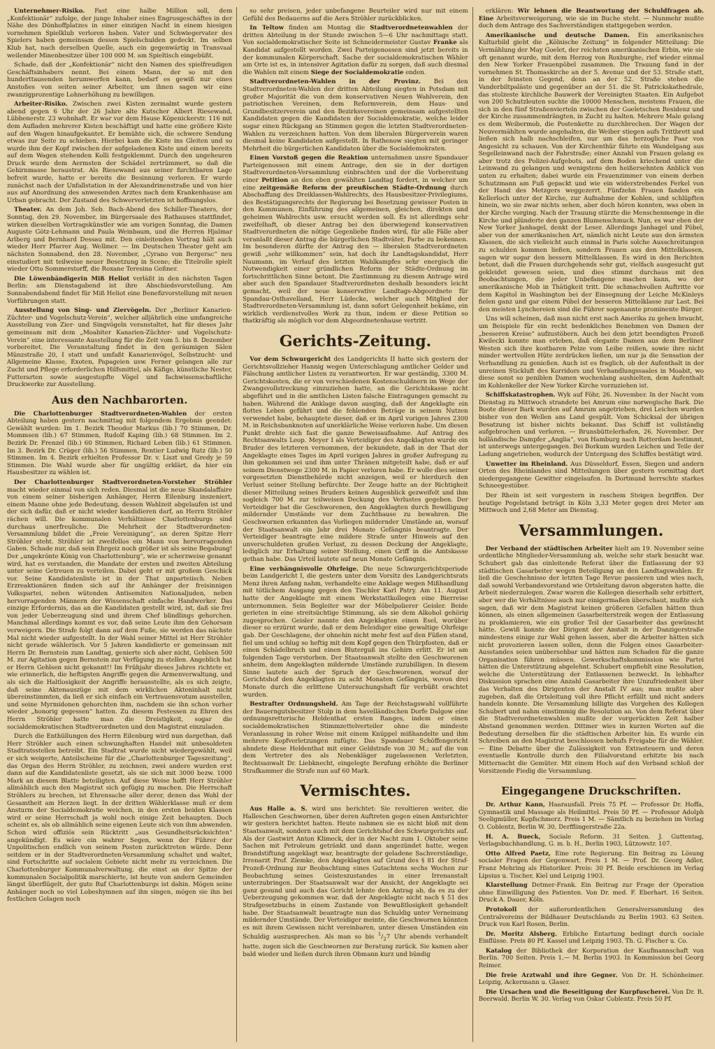Unternehmer-Risiko. Fast eine halbe Million soll, dem „Konfektionär“ zufolge, der junge Inhaber eines Engrosgeschäftes in der Nähe des Dönhoffplatzes in einer einzigen Nacht in einem hiesigen vornehmen Spielklub verloren haben. Vater und Schwiegervater des Spielers haben gemeinsam dessen Spielschulden gedeckt. Im selben Klub hat, nach derselben Quelle, auch ein gegenwärtig in Transvaal weilender Minenbesitzer über 100 000 M. am Spieltisch eingebüßt.
Schade, daß der „Konfektionär“ nicht den Namen des spielfreudigen Geschäftsinhabers nennt. Bei einem Mann, der so mit den hunderttausenden herumwerfen kann, bedarf es gewiß nur eines Anstoßes von seiten seiner Arbeiter, um ihnen sagen wir eine zwanzigprozentige Lohnerhöhung zu bewilligen.
Arbeiter-Risiko. Zwischen zwei Kisten zermalmt wurde gestern abend gegen 6 Uhr der 26 Jahre alte Kutscher Albert Riesewand, Lübbenerstr. 23 wohnhaft. Er war vor dem Hause Köpenickerstr. 116 mit dem Aufladen mehrerer Kisten beschäftigt und hatte eine größere Kiste auf den Wagen hinaufgekantet. Er bemühte sich, die schwere Sendung etwas zur Seite zu schieben. Hierbei kam die Kiste ins Gleiten und so wurde ihm der Kopf zwischen der aufgeladenen Kiste und einem bereits auf dem Wagen stehenden Kolli festgeklemmt. Durch den ungeheuren Druck wurde dem Aermsten der Schädel zertrümmert, so daß die Gehirnmasse heraustrat. Als Riesewand aus seiner furchtbaren Lage befreit wurde, hatte er bereits die Besinnung verloren. Er wurde zunächst nach der Unfallstation in der Alexandrinenstraße und von hier aus auf Anordnung des anwesenden Arztes nach dem Krankenhause am Urban gebracht. Der Zustand des Schwerverletzten ist hoffnungslos.
Theater. An dem Joh. Seb. Bach-Abend des Schiller-Theaters, der Sonntag, den 29. November, im Bürgersaale des Rathauses stattfindet, wirken dieselben Vortragskünstler wie am vorigen Sonntag, die Damen Auguste Götz-Lehmann und Paula Weinbaum, und die Herren Hjalmar Arlberg und Bernhard Dessau mit. Den einleitenden Vortrag hält auch wieder Herr Pfarrer Aug. Wellmer. — Im Deutschen Theater geht am nächsten Sonnabend, den 28. November, „Cyrano von Bergerac“ neu einstudiert mit teilweise neuer Besetzung in Scene; die Titelrolle spielt wieder Otto Sommerstorff, die Roxane Teresina Geßner.
Die Löwenbändigerin Miß Heliot verläßt in den nächsten Tagen Berlin: am Dienstagabend ist ihre Abschiedsvorstellung. Am Sonnabendabend findet für Miß Heliot eine Benefizvorstellung mit neuen Vorführungen statt.
Ausstellung von Sing- und Ziervögeln. Der „Berliner Kanarien-Züchter- und Vogelschutz-Verein“, welcher alljährlich eine umfangreiche Ausstellung von Zier- und Singvögeln veranstaltet, hat für dieses Jahr gemeinsam mit dem „Moabiter Kanarien-Züchter- und Vogelschutz-Verein“ eine interessante Ausstellung für die Zeit vom 5. bis 8. Dezember vorbereitet. Die Veranstaltung findet in den geräumigen Sälen Münzstraße 20, I statt und umfaßt Kanarienvögel, Selbstzucht- und Allgemeine Klasse, Exoten, Papageien usw. Ferner gelangen alle zur Zucht und Pflege erforderlichen Hilfsmittel, als Käfige, künstliche Nester, Futterarten sowie ausgestopfte Vögel und fachwissenschaftliche Druckwerke zur Ausstellung.
Aus den Nachbarorten.
Die Charlottenburger Stadtverordneten-Wahlen der ersten Abteilung haben gestern nachmittag mit folgendem Ergebnis geendet: Gewählt wurden: Im 1. Bezirk Theodor Markus (lib.) 70 Stimmen, Dr. Mommsen (lib.) 67 Stimmen, Rudolf Kaping (lib.) 68 Stimmen. Im 2. Bezirk Dr. Frenzel (lib.) 60 Stimmen, Richard Leben (lib.) 61 Stimmen. Im 3. Bezirk Dr. Crüger (lib.) 56 Stimmen, Rentier Ludwig Rutz (lib.) 50 Stimmen. Im 4. Bezirk erhielten Professor Dr. v. Liszt und Gredy je 59 Stimmen. Die Wahl wurde aber für ungültig erklärt, da hier ein Hausbesitzer zu wählen ist.
Der Charlottenburger Stadtverordneten-Vorsteher Ströhler macht wieder einmal von sich reden. Diesmal ist die neue Skandalaffaire von einem seiner bisherigen Anhänger, Herrn Eilenburg inszeniert, einem Manne ohne jede Bedeutung, dessen Wahlzeit abgelaufen ist und der sich dafür, daß er nicht wieder kandidieren darf, an Herrn Ströhler rächen will. Die kommunalen Verhältnisse Charlottenburgs sind durchaus unerfreuliche. Die Mehrheit der Stadtverordneten-Versammlung bildet die „Freie Vereinigung“, an deren Spitze Herr Ströhler steht. Ströhler ist zweifellos ein Mann von hervorragenden Gaben. Schade nur, daß sein Ehrgeiz noch größer ist als seine Begabung! Der „ungekrönte König von Charlottenburg“, wie er scherzweise genannt wird, hat es verstanden, die Mandate der ersten und zweiten Abteilung unter seine Getreuen zu verteilen. Dabei geht er mit großem Geschick vor. Seine Kandidatenliste ist in der That unparteiisch. Neben Erzreaktionären finden sich auf ihr Anhänger der freisinnigen Volkspartei, neben wütenden Antisemiten Nationaljuden, neben hervorragenden Männern der Wissenschaft einfache Handwerker. Das einzige Erfordernis, das an die Kandidaten gestellt wird, ist, daß sie frei von jeder Ueberzeugung sind und ihrem Chef blindlings gehorchen. Manchmal allerdings kommt es vor, daß seine Leute ihm den Gehorsam verweigern. Die Strafe folgt dann auf dem Fuße, sie werden das nächste Mal nicht wieder aufgestellt. In der Wahl seiner Mittel ist Herr Ströhler nicht gerade wählerisch. Vor 5 Jahren kandidierte er gemeinsam mit Herrn Dr. Bernstein zum Landtag, genierte sich aber nicht, Gehlsen 500 M. zur Agitation gegen Bernstein zur Verfügung zu stellen. Angeblich hat er Herrn Gehlsen nicht gekannt!! Im Frühjahr dieses Jahres richtete er, wie erinnerlich, die heftigsten Angriffe gegen die Armenverwaltung, und als sich die Haltlosigkeit der Angriffe herausstellte, als es sich zeigte, daß seine Aktenauszüge mit dem wirklichen Akteninhalt nicht übereinstimmten, da ließ er sich einfach ein Vertrauensvotum ausstellen, und seine Myrmidonen gehorchten ihm, nachdem sie ihn schon vorher wieder „honorig gegessen“ hatten. Zu diesem Festessen zu Ehren des Herrn Ströhler hatte man die Dreistigkeit, sogar die socialdemokratischen Stadtverordneten und den Magistrat einzuladen.
Durch die Enthüllungen des Herrn Eilenburg wird nun dargethan, daß Herr Ströhler auch einen schwunghaften Handel mit unbesoldeten Stadtratsstellen betreibt. Ein Stadtrat wurde nicht wiedergewählt, weil er sich weigerte, Anteilscheine für die „Charlottenburger Tageszeitung“, das Organ des Herrn Ströhler, zu zeichnen, zwei andere wurden erst dann auf die Kandidatenliste gesetzt, als sie sich mit 3000 bezw. 1000 Mark an diesem Blatte beteiligten. Auf diese Weise hofft Herr Ströhler allmählich auch den Magistrat sich gefügig zu machen. Die Herrschaft Ströhlers zu brechen, ist Ehrensache aller derer, denen das Wohl der Gesamtheit am Herzen liegt. In der dritten Wählerklasse muß er dem Ansturm der Socialdemokratie weichen, in den ersten beiden Klassen wird er seine Herrschaft ja wohl noch einige Zeit behaupten. Doch scheint es, als ob allmählich seine eigenen Leute sich von ihm abwenden. Schon wird offiziös sein Rücktritt „aus Gesundheitsrücksichten“ angekündigt. Es wäre ein wahrer Segen, wenn der Führer der Unpolitischen endlich von seinem Posten zurücktreten würde. Denn seitdem er in der Stadtverordneten-Versammlung schaltet und waltet, sind Fortschritte auf socialem Gebiete nicht mehr zu verzeichnen. Die Charlottenburger Kommunalverwaltung, die einst an der Spitze der kommunalen Socialpolitik marschierte, ist heute von andern Gemeinden längst überflügelt, der gute Ruf Charlottenburgs ist dahin. Mögen seine Anhänger noch so viel Lobeshymnen auf ihn singen, mögen sie ihn bei festlichen Gelagen noch
so sehr preisen, jeder unbefangene Beurteiler wird nur mit einem Gefühl des Bedauerns auf die Aera Ströhler zurückblicken.
In Teltow finden am Montag die Stadtverordnetenwahlen der dritten Abteilung in der Stunde zwischen 5—6 Uhr nachmittags statt. Von socialdemokratischer Seite ist Schneidermeister Gustav Franke als Kandidat aufgestellt worden. Zwei Parteigenossen sind jetzt bereits in der kommunalen Körperschaft. Sache der socialdemokratischen Wähler am Orte ist es, in intensiver Agitation dafür zu sorgen, daß auch diesmal die Wahlen mit einem Siege der Socialdemokratie enden.
Stadtverordneten-Wahlen in der Provinz. Bei den Stadtverordneten-Wahlen der dritten Abteilung siegten in Potsdam mit großer Majorität die von dem konservativen Neuen Wahlverein, den patriotischen Vereinen, dem Reformverein, dem Haus- und Grundbesitzerverein und den Bezirksvereinen gemeinsam aufgestellten Kandidaten gegen die Kandidaten der Socialdemokratie, welche leider sogar einen Rückgang an Stimmen gegen die letzten Stadtverordneten-Wahlen zu verzeichnen hatten. Von dem liberalen Bürgerverein waren diesmal keine Kandidaten aufgestellt. In Rathenow siegten mit geringer Mehrheit die bürgerlichen Kandidaten über die Socialdemokraten.
Einen Vorstoß gegen die Reaktion unternahmen unsre Spandauer Parteigenossen mit einem Antrage, den sie in der dortigen Stadtverordneten-Versammlung einbrachten und der die Vorbereitung einer Petition an den eben gewählten Landtag fordert, in welcher um eine zeitgemäße Reform der preußischen Städte-Ordnung durch Abschaffung des Dreiklassen-Wahlrechts, des Hausbesitzer-Privilegiums, des Bestätigungsrechts der Regierung bei Besetzung gewisser Posten in den Kommunen, Einführung des allgemeinen, gleichen, direkten und geheimen Wahlrechts usw. ersucht werden soll. Es ist allerdings sehr zweifelhaft, ob dieser Antrag bei den überwiegend konservativen Stadtverordneten die nötige Gegenliebe finden wird, für alle Fälle aber veranlaßt dieser Antrag die bürgerlichen Stadtväter, Farbe zu bekennen. Im besonderen dürfte der Antrag den — liberalen Stadtverordneten gewiß „sehr willkommen“ sein, hat doch ihr Landtagskandidat, Herr Naumann, im Verlauf des letzten Wahlkampfes sehr energisch die Notwendigkeit einer gründlichen Reform der Städte-Ordnung im fortschrittlichen Sinne betont. Die Zustimmung zu diesem Antrage wird aber auch den Spandauer Stadtverordneten deshalb besonders leicht gemacht, weil der neue konservative Landtags-Abgeordnete für Spandau-Osthavelland, Herr Lüdecke, welcher auch Mitglied der Stadtverordneten-Versammlung ist, dann sofort Gelegenheit bekäme, ein wirklich verdienstvolles Werk zu thun, indem er diese Petition so thatkräftig als möglich vor dem Abgeordnetenhause vertritt.
Gerichts-Zeitung.
Vor dem Schwurgericht des Landgerichts II hatte sich gestern der Gerichtsvollzieher Hannig wegen Unterschlagung amtlicher Gelder und Fälschung amtlicher Listen zu verantworten. Er war geständig, 3300 M. Gerichtskosten, die er von verschiedenen Kostenschuldnern im Wege der Zwangsvollstreckung einzuziehen hatte, an die Gerichtskasse nicht abgeführt und in die amtlichen Listen falsche Eintragungen gemacht zu haben. Während die Anklage davon ausging, daß der Angeklagte ein flottes Leben geführt und die fehlenden Beträge in seinem Nutzen verwendet habe, behauptete dieser, daß er im April vorigen Jahres 2300 M. in Reichsbanknoten auf unerklärliche Weise verloren habe. Um diesen Punkt drehte sich fast die ganze Beweisaufnahme. Auf Antrag des Rechtsanwalts Leop. Meyer I als Verteidiger des Angeklagten wurde ein Bruder des letzteren vernommen, der bekundete, daß in der That der Angeklagte eines Tages im April vorigen Jahres in großer Aufregung zu ihm gekommen sei und ihm unter Thränen mitgeteilt habe, daß er auf seinem Dienstwege 2300 M. in Papier verloren habe. Er wolle dies seiner vorgesetzten Dienstbehörde nicht anzeigen, weil er hierdurch den Verlust seiner Stellung befürchte. Der Zeuge hatte an der Richtigkeit dieser Mitteilung seines Bruders keinen Augenblick gezweifelt und ihm sogleich 700 M. zur teilweisen Deckung des Verlustes gegeben. Der Verteidiger bat die Geschworenen, den Angeklagten durch Bewilligung mildernder Umstände vor dem Zuchthause zu bewahren. Die Geschwornen erkannten das Vorliegen mildernder Umstände an, worauf der Staatsanwalt ein Jahr drei Monate Gefängnis beantragte. Der Verteidiger beantragte eine mildere Strafe unter Hinweis auf den unverschuldeten großen Verlust, zu dessen Deckung der Angeklagte, lediglich zur Erhaltung seiner Stellung, einen Griff in die Amtskasse gethan habe. Das Urteil lautete auf neun Monate Gefängnis.
Eine verhängnisvolle Ohrfeige. Die neue Schwurgerichtsperiode beim Landgericht I, die gestern unter dem Vorsitz des Landgerichtsrats Menz ihren Anfang nahm, verhandelte eine Anklage wegen Mißhandlung mit tötlichem Ausgang gegen den Tischler Karl Patry. Am 11. August hatte der Angeklagte mit einem Werkstattkollegen eine Bierreise unternommen. Sein Begleiter war der Möbelpolierer Geisler. Beide gerieten in eine streitsüchtige Stimmung, als sie dem Alkohol gehörig zugesprochen. Geisler nannte den Angeklagten einen Esel, worüber dieser so erzürnt wurde, daß er dem Beleidiger eine gewaltige Ohrfeige gab. Der Geschlagene, der ohnehin nicht mehr fest auf den Füßen stand, fiel um und schlug so heftig mit dem Kopf gegen den Thürpfosten, daß er einen Schädelbruch und einen Bluterguß ins Gehirn erlitt. Er ist am folgenden Tage verstorben. Der Staatsanwalt stellte den Geschworenen anheim, dem Angeklagten mildernde Umstände zuzubilligen. In diesem Sinne lautete auch der Spruch der Geschworenen, worauf der Gerichtshof den Angeklagten zu acht Monaten Gefängnis, wovon drei Monate durch die erlittene Untersuchungshaft für verbüßt erachtet wurden.
Bestrafter Ordnungsheld. Am Tage der Reichstagswahl vollführte der Bauerngutsbesitzer Stolp in dem havelländischen Dorfe Dalgow eine ordnungsretterische Heldenthat ersten Ranges, indem er einen socialdemokratischen Stimmzettelverteiler ohne die mindeste Veranlassung in roher Weise mit einem Knüppel mißhandelte und ihm mehrere Kopfverletzungen zufügte. Das Spandauer Schöffengericht ahndete diese Heldenthat mit einer Geldstrafe von 30 M.; auf die von dem Vertreter des als Nebenkläger zugelassenen Verletzten, Rechtsanwalt Dr. Liebknecht, eingelegte Berufung erhöhte die Berliner Strafkammer die Strafe nun auf 60 Mark.
Vermischtes.
Aus Halle a. S. wird uns berichtet: Sie revoltieren weiter, die Halleschen Geschwornen, über deren Auftreten gegen einen Amtsrichter wir gestern berichtet hatten. Heute nahmen sie es nicht bloß mit dem Staatsanwalt, sondern auch mit dem Gerichtshof des Schwurgerichts auf. Als der Gastwirt Anton Klimeck, der in der Nacht zum 1. Oktober seine Sachen mit Petroleum getränkt und dann angezündet hatte, wegen Brandstiftung angeklagt war, beantragte der geladene Sachverständige, Irrenarzt Prof. Ziemke, den Angeklagten auf Grund des § 81 der Straf-Prozeß-Ordnung zur Beobachtung eines Gutachtens sechs Wochen zur Beobachtung seines Geisteszustandes in einer Irrenanstalt unterzubringen. Der Staatsanwalt war der Ansicht, der Angeklagte sei ganz gesund und auch das Gericht lehnte den Antrag ab, da es zu der Ueberzeugung gekommen war, daß der Angeklagte nicht nach § 51 des Strafgesetzbuchs in einem Zustande von Bewußtlosigkeit gehandelt habe. Der Staatsanwalt beantragte nun das Schuldig unter Verneinung mildernder Umstände. Der Verteidiger meinte, die Geschwornen könnten es mit ihrem Gewissen nicht vereinbaren, unter diesen Umständen ein Schuldig auszusprechen. Als man so bis 1/27 Uhr abends verhandelt hatte, zogen sich die Geschwornen zur Beratung zurück. Sie kamen aber bald wieder und ließen durch ihren Obmann kurz und bündig
erklären: Wir lehnen die Beantwortung der Schuldfragen ab. Eine Arbeitsverweigerung, wie sie im Buche steht. — Nunmehr mußte doch dem Antrage des Sachverständigen stattgegeben werden.
Amerikanische und deutsche Damen. Ein amerikanisches Kulturbild giebt die „Kölnische Zeitung“ in folgender Mitteilung: Die Vermählung der May Goelet, der reichsten amerikanischen Erbin, wie sie oft genannt wurde, mit dem Herzog von Roxburghe, rief wieder einmal den New Yorker Frauenpöbel zusammen. Die Trauung fand in der vornehmen St. Thomaskirche an der 5. Avenue und der 53. Straße statt, in der feinsten Gegend, denn an der 52. Straße stehen die Vanderbiltpaläste und gegenüber an der 51. die St. Patrickskathedrale, das stolzeste kirchliche Bauwerk der Vereinigten Staaten. Ein Aufgebot von 200 Schutzleuten suchte die 10000 Menschen, meistens Frauen, die sich in den fünf Straßenvierteln zwischen der Goeletschen Residenz und der Kirche zusammendrängten, in Zucht zu halten. Mehrere Male gelang es dem Weibermob, die Postenkette zu durchbrechen. Der Wagen der Neuvermählten wurde angehalten, die Weiber stiegen aufs Trittbrett und ließen sich halb nachschleifen, nur um das herzogliche Paar von Angesicht zu schauen. Von der Kirchenthür führte ein Wandelgang aus Segelleinwand nach der Fahrstraße; einer Anzahl von Frauen gelang es aber trotz des Polizei-Aufgebots, auf dem Boden kriechend unter die Leinwand zu gelangen und wenigstens den heißersehnten Anblick von unten zu erhalten; dabei wurde ein Frauenzimmer von einem derben Schutzmann am Fuß gepackt und wie ein widerstrebendes Ferkel von der Hand des Metzgers weggezerrt. Fünfzehn Frauen fanden ein Kellerloch unter der Kirche, zur Aufnahme der Kohlen, und schlüpften hinein, wo sie zwar nichts sehen, aber doch hören konnten, was oben in der Kirche vorging. Nach der Trauung stürzte die Menschenmenge in die Kirche und plünderte den ganzen Blumenschmuck. Nun, es war eben der New Yorker Janhagel, denkt der Leser. Allerdings Janhagel und Pöbel, aber von der amerikanischen Art, nämlich nicht Leute aus den ärmsten Klassen, die sich vielleicht auch einmal in Paris solche Ausschreitungen zu schulden kommen ließen, sondern Frauen aus den Mittelklassen, sagen wir sogar den bessern Mittelklassen. Es wird in den Berichten betont, daß die Frauen durchgehends sehr gut, vielfach ausgesucht gut gekleidet gewesen seien, und dies stimmt durchaus mit den Beobachtungen, die jeder Unbefangene machen kann, wo der amerikanische Mob in Thätigkeit tritt. Die schmachvollen Auftritte vor dem Kapitol in Washington bei der Einsegnung der Leiche McKinleys fielen ganz und gar einem Pöbel der besseren Mittelklasse zur Last. Bei den meisten Lynchereien sind die Führer sogenannte prominente Bürger.
Uns will scheinen, daß man nicht erst nach Amerika zu gehen braucht, um Beispiele für ein recht bedenkliches Benehmen von Damen der „besseren Kreise“ aufzustöbern. Auch bei dem jetzt beendigten Prozeß Kwilecki konnte man erleben, daß elegante Damen aus dem Berliner Westen sich ihre kostbaren Pelze vom Leibe reißen, sowie ihre nicht minder wertvollen Hüte zerdrücken ließen, um nur ja die Sensation der Verhandlung zu genießen. Auch ist es fraglich, ob der Aufenthalt in der unreinen Stickluft des Korridors und Verhandlungssaales in Moabit, wo diese sonst so peniblen Damen wochenlang aushielten, dem Aufenthalt im Kohlenkeller der New Yorker Kirche vorzuziehen ist.
Schiffskatastrophen. Wyk auf Föhr, 26. November. In der Nacht vom Dienstag zu Mittwoch strandete bei Amrum eine norwegische Bark. Die Boote dieser Bark wurden auf Amrum angetrieben, drei Leichen wurden bisher von den Wellen ans Land gespült. Vom Schicksal der übrigen Besatzung ist bisher nichts bekannt. Das Schiff ist vollständig aufgebrochen und verloren. — Brunsbüttelerhafen, 26. November. Der holländische Dampfer „Anglia“, von Hamburg nach Rotterdam bestimmt, ist unterwegs untergegangen. Bei Borkum wurden Leichen und Teile der Ladung angetrieben, wodurch der Untergang des Schiffes bestätigt wird.
Unwetter im Rheinland. Aus Düsseldorf, Essen, Siegen und andern Orten des Rheinlandes sind Mitteilungen über gestern vormittag dort niedergegangene Gewitter eingelaufen. In Dortmund herrschte starkes Schneegestöber.
Der Rhein ist seit vorgestern in raschem Steigen begriffen. Der heutige Pegelstand beträgt in Köln 3,33 Meter gegen drei Meter am Mittwoch und 2,68 Meter am Dienstag.
Versammlungen.
Der Verband der städtischen Arbeiter hielt am 19. November seine ordentliche Mitglieder-Versammlung ab, welche sehr stark besucht war. Schubert gab das einleitende Referat über die Entlassung der 93 städtischen Gasarbeiter wegen Beteiligung an den Landtagswahlen. Er ließ die Geschehnisse der letzten Tage Revue passieren und wies nach, daß sowohl Verbandsvorstand wie Ortsleitung davon abgeraten hatte, die Arbeit niederzulegen. Zwar waren die Kollegen dieserhalb sehr erbittert, aber wer die Verhältnisse auch nur einigermaßen überschaut, mußte sich sagen, daß wir dem Magistrat keinen größeren Gefallen hätten thun können, als einen allgemeinen Gasarbeiterstreik wegen der Entlassung zu proklamieren, wie ein großer Teil der Gasarbeiter das gewünscht hätte. Gewiß konnte der Dirigent der Anstalt in der Danzigerstraße mindestens einige zur Wahl gehen lassen, aber die Arbeiter hätten sich nicht provozieren lassen sollen, denn die Folgen eines Gasarbeiter-Ausstandes seien unübersehbar und hätten zum Schaden für die ganze Organisation führen müssen. Gewerkschaftskommission wie Partei hätten die Unterstützung abgelehnt. Schubert empfiehlt eine Resolution, welche die Unterstützung der Entlassenen bezweckt. In lebhafter Diskussion sprachen eine Anzahl Gasarbeiter ihre Unzufriedenheit über das Verhalten des Dirigenten der Anstalt IV aus; man mußte aber zugeben, daß die Ortsleitung voll ihre Pflicht erfüllt und nicht anders handeln konnte. Die Versammlung billigte das Vorgehen des Kollegen Schubert und nahm einstimmig die Resolution an. Von dem Referat über die Stadtverordnetenwahlen mußte der vorgerückten Zeit halber Abstand genommen werden. Dittmer wies in kurzen Worten auf die Bedeutung derselben für die städtischen Arbeiter hin. Es wurde ein Schreiben an den Magistrat beschlossen behufs Freigabe für die Wähler. — Eine Debatte über die Zulässigkeit von Extrasteuern und deren eventuelle Kontrolle durch den Filialvorstand erhitzte bis nach Mitternacht die Gemüter. Mit einem Hoch auf den Verband schloß der Vorsitzende Fiedig die Versammlung.
Eingegangene Druckschriften.
Dr. Arthur Kann, Haarausfall. Preis 75 Pf. — Professor Dr. Hoffa, Gymnastik und Massage als Heilmittel. Preis 50 Pf. — Professor Adolph Seeligmüller, Kopfschmerz. Preis 1 M. — Sämtlich zu beziehen im Verlag O. Coblentz, Berlin W. 30, Derfflingerstraße 22a.
H. A. Bueck, Sociale Reform. 31 Seiten. J. Guttentag, Verlagsbuchhandlung, G. m. b. H., Berlin 1903, Lützowstr. 107.
Otto Alfred Paetz, Eine rote Regierung. Ein Beitrag zu Lösung socialer Fragen der Gegenwart. Preis 1 M. — Prof. Dr. Georg Adler, Franz Mehring als Historiker. Preis: 30 Pf. Beide erschienen im Verlag Lipsius u. Tischer, Kiel und Leipzig 1903.
Klarstellung Detmer-Frank. Ein Beitrag zur Frage der Operation ohne Einwilligung des Patienten. Von Dr. med. F. Eberhart. 16 Seiten. Druck A. Dauer, Köln.
Protokoll der außerordentlichen Generalversammlung des Centralvereins der Bildhauer Deutschlands zu Berlin 1903. 63 Seiten. Druck von Karl Rosen, Berlin.
Dr. Moritz Alsberg. Erbliche Entartung bedingt durch sociale Einflüsse. Preis 80 Pf. Kassel und Leipzig 1903. Th. G. Fischer u. Co.
Katalog der Bibliothek der Korporation der Kaufmannschaft von Berlin. 700 Seiten. Preis 1,— M. Berlin 1903. In Kommission bei Georg Reimer.
Die freie Arztwahl und ihre Gegner. Von Dr. H. Schönheimer. Leipzig, Ackermann u. Glaser.
Die Ursachen und die Beseitigung der Kurpfuscherei. Von Dr. R. Beerwald. Berlin W. 30. Verlag von Oskar Coblentz. Preis 50 Pf.